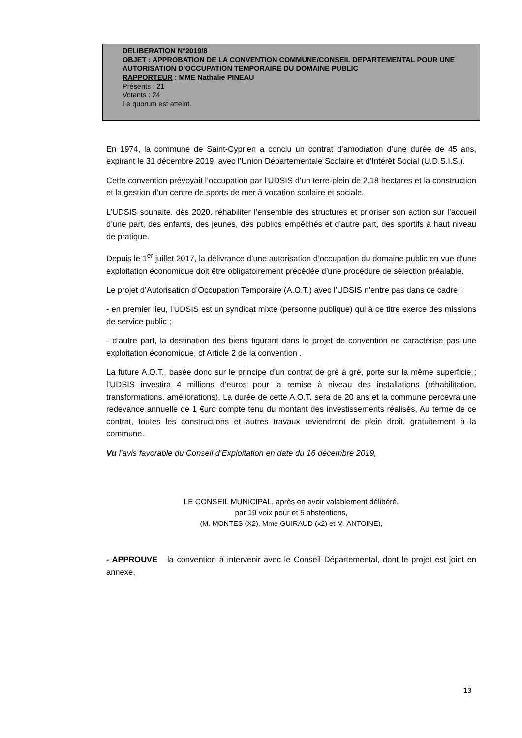DELIBERATION N°2019/8
OBJET : APPROBATION DE LA CONVENTION COMMUNE/CONSEIL DEPARTEMENTAL POUR UNE AUTORISATION D’OCCUPATION TEMPORAIRE DU DOMAINE PUBLIC
RAPPORTEUR : MME Nathalie PINEAU
Présents : 21
Votants : 24
Le quorum est atteint.
En 1974, la commune de Saint-Cyprien a conclu un contrat d’amodiation d’une durée de 45 ans, expirant le 31 décembre 2019, avec l’Union Départementale Scolaire et d’Intérêt Social (U.D.S.I.S.).
Cette convention prévoyait l’occupation par l’UDSIS d’un terre-plein de 2.18 hectares et la construction et la gestion d’un centre de sports de mer à vocation scolaire et sociale.
L’UDSIS souhaite, dès 2020, réhabiliter l’ensemble des structures et prioriser son action sur l’accueil d’une part, des enfants, des jeunes, des publics empêchés et d’autre part, des sportifs à haut niveau de pratique.
Depuis le 1<sup>er</sup> juillet 2017, la délivrance d’une autorisation d’occupation du domaine public en vue d’une exploitation économique doit être obligatoirement précédée d’une procédure de sélection préalable.
Le projet d’Autorisation d’Occupation Temporaire (A.O.T.) avec l’UDSIS n’entre pas dans ce cadre :
- en premier lieu, l’UDSIS est un syndicat mixte (personne publique) qui à ce titre exerce des missions de service public ;
- d’autre part, la destination des biens figurant dans le projet de convention ne caractérise pas une exploitation économique, cf Article 2 de la convention .
La future A.O.T., basée donc sur le principe d’un contrat de gré à gré, porte sur la même superficie ; l’UDSIS investira 4 millions d’euros pour la remise à niveau des installations (réhabilitation, transformations, améliorations). La durée de cette A.O.T. sera de 20 ans et la commune percevra une redevance annuelle de 1 €uro compte tenu du montant des investissements réalisés. Au terme de ce contrat, toutes les constructions et autres travaux reviendront de plein droit, gratuitement à la commune.
Vu l’avis favorable du Conseil d’Exploitation en date du 16 décembre 2019,
LE CONSEIL MUNICIPAL, après en avoir valablement délibéré,
par 19 voix pour et 5 abstentions,
(M. MONTES (X2), Mme GUIRAUD (x2) et M. ANTOINE),
- APPROUVE la convention à intervenir avec le Conseil Départemental, dont le projet est joint en annexe,
13